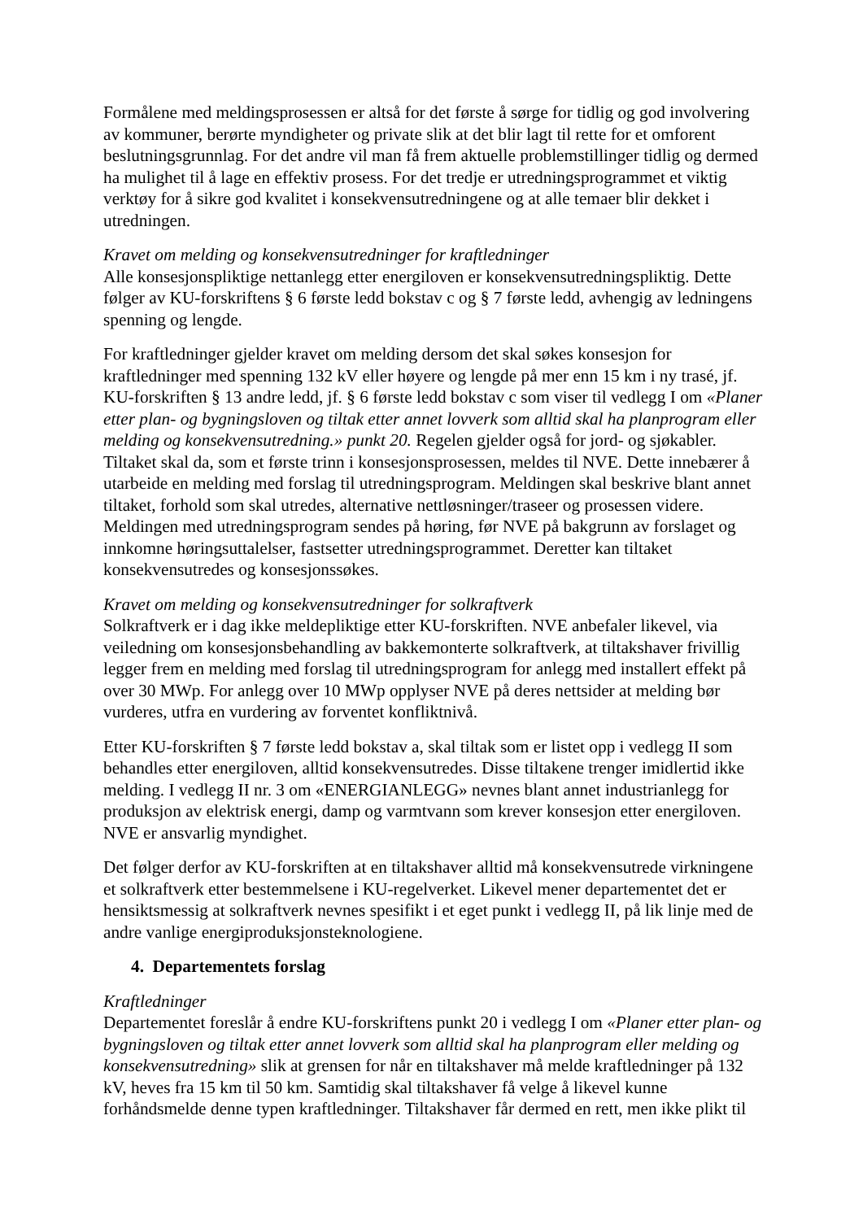Formålene med meldingsprosessen er altså for det første å sørge for tidlig og god involvering av kommuner, berørte myndigheter og private slik at det blir lagt til rette for et omforent beslutningsgrunnlag. For det andre vil man få frem aktuelle problemstillinger tidlig og dermed ha mulighet til å lage en effektiv prosess. For det tredje er utredningsprogrammet et viktig verktøy for å sikre god kvalitet i konsekvensutredningene og at alle temaer blir dekket i utredningen.
Kravet om melding og konsekvensutredninger for kraftledninger
Alle konsesjonspliktige nettanlegg etter energiloven er konsekvensutredningspliktig. Dette følger av KU-forskriftens § 6 første ledd bokstav c og § 7 første ledd, avhengig av ledningens spenning og lengde.
For kraftledninger gjelder kravet om melding dersom det skal søkes konsesjon for kraftledninger med spenning 132 kV eller høyere og lengde på mer enn 15 km i ny trasé, jf. KU-forskriften § 13 andre ledd, jf. § 6 første ledd bokstav c som viser til vedlegg I om «Planer etter plan- og bygningsloven og tiltak etter annet lovverk som alltid skal ha planprogram eller melding og konsekvensutredning.» punkt 20. Regelen gjelder også for jord- og sjøkabler. Tiltaket skal da, som et første trinn i konsesjonsprosessen, meldes til NVE. Dette innebærer å utarbeide en melding med forslag til utredningsprogram. Meldingen skal beskrive blant annet tiltaket, forhold som skal utredes, alternative nettløsninger/traseer og prosessen videre. Meldingen med utredningsprogram sendes på høring, før NVE på bakgrunn av forslaget og innkomne høringsuttalelser, fastsetter utredningsprogrammet. Deretter kan tiltaket konsekvensutredes og konsesjonssøkes.
Kravet om melding og konsekvensutredninger for solkraftverk
Solkraftverk er i dag ikke meldepliktige etter KU-forskriften. NVE anbefaler likevel, via veiledning om konsesjonsbehandling av bakkemonterte solkraftverk, at tiltakshaver frivillig legger frem en melding med forslag til utredningsprogram for anlegg med installert effekt på over 30 MWp. For anlegg over 10 MWp opplyser NVE på deres nettsider at melding bør vurderes, utfra en vurdering av forventet konfliktnivå.
Etter KU-forskriften § 7 første ledd bokstav a, skal tiltak som er listet opp i vedlegg II som behandles etter energiloven, alltid konsekvensutredes. Disse tiltakene trenger imidlertid ikke melding. I vedlegg II nr. 3 om «ENERGIANLEGG» nevnes blant annet industrianlegg for produksjon av elektrisk energi, damp og varmtvann som krever konsesjon etter energiloven. NVE er ansvarlig myndighet.
Det følger derfor av KU-forskriften at en tiltakshaver alltid må konsekvensutrede virkningene et solkraftverk etter bestemmelsene i KU-regelverket. Likevel mener departementet det er hensiktsmessig at solkraftverk nevnes spesifikt i et eget punkt i vedlegg II, på lik linje med de andre vanlige energiproduksjonsteknologiene.
4. Departementets forslag
Kraftledninger
Departementet foreslår å endre KU-forskriftens punkt 20 i vedlegg I om «Planer etter plan- og bygningsloven og tiltak etter annet lovverk som alltid skal ha planprogram eller melding og konsekvensutredning» slik at grensen for når en tiltakshaver må melde kraftledninger på 132 kV, heves fra 15 km til 50 km. Samtidig skal tiltakshaver få velge å likevel kunne forhåndsmelde denne typen kraftledninger. Tiltakshaver får dermed en rett, men ikke plikt til